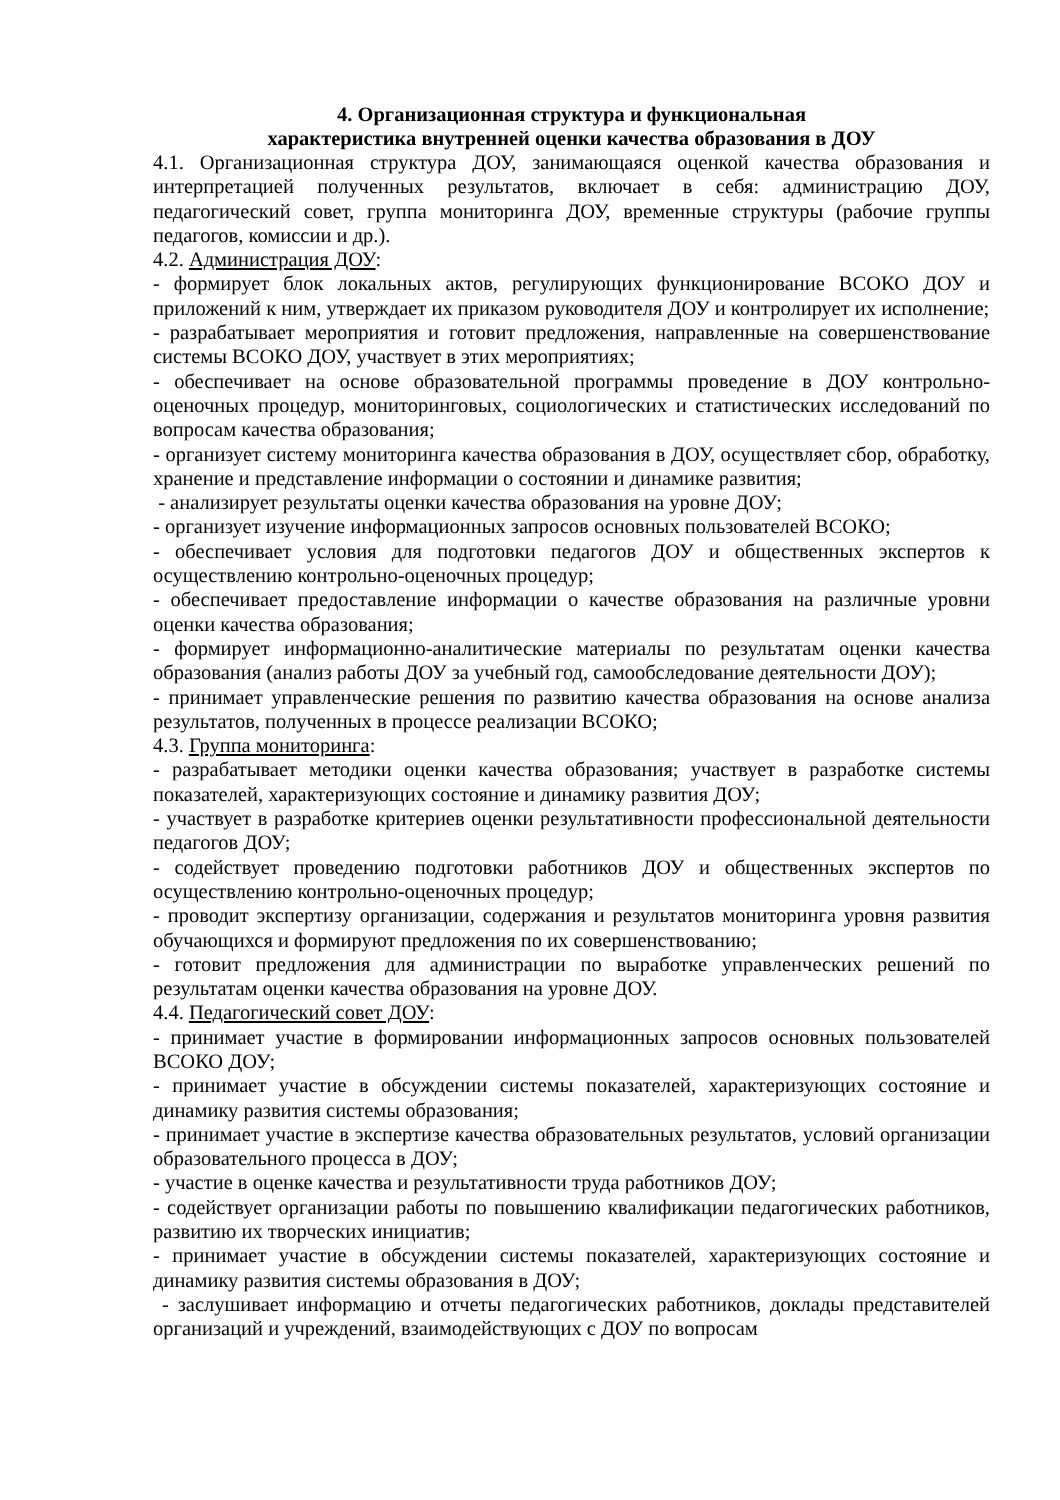4. Организационная структура и функциональная
характеристика внутренней оценки качества образования в ДОУ
4.1. Организационная структура ДОУ, занимающаяся оценкой качества образования и интерпретацией полученных результатов, включает в себя: администрацию ДОУ, педагогический совет, группа мониторинга ДОУ, временные структуры (рабочие группы педагогов, комиссии и др.).
4.2. Администрация ДОУ:
- формирует блок локальных актов, регулирующих функционирование ВСОКО ДОУ и приложений к ним, утверждает их приказом руководителя ДОУ и контролирует их исполнение;
- разрабатывает мероприятия и готовит предложения, направленные на совершенствование системы ВСОКО ДОУ, участвует в этих мероприятиях;
- обеспечивает на основе образовательной программы проведение в ДОУ контрольно-оценочных процедур, мониторинговых, социологических и статистических исследований по вопросам качества образования;
- организует систему мониторинга качества образования в ДОУ, осуществляет сбор, обработку, хранение и представление информации о состоянии и динамике развития;
- анализирует результаты оценки качества образования на уровне ДОУ;
- организует изучение информационных запросов основных пользователей ВСОКО;
- обеспечивает условия для подготовки педагогов ДОУ и общественных экспертов к осуществлению контрольно-оценочных процедур;
- обеспечивает предоставление информации о качестве образования на различные уровни оценки качества образования;
- формирует информационно-аналитические материалы по результатам оценки качества образования (анализ работы ДОУ за учебный год, самообследование деятельности ДОУ);
- принимает управленческие решения по развитию качества образования на основе анализа результатов, полученных в процессе реализации ВСОКО;
4.3. Группа мониторинга:
- разрабатывает методики оценки качества образования; участвует в разработке системы показателей, характеризующих состояние и динамику развития ДОУ;
- участвует в разработке критериев оценки результативности профессиональной деятельности педагогов ДОУ;
- содействует проведению подготовки работников ДОУ и общественных экспертов по осуществлению контрольно-оценочных процедур;
- проводит экспертизу организации, содержания и результатов мониторинга уровня развития обучающихся и формируют предложения по их совершенствованию;
- готовит предложения для администрации по выработке управленческих решений по результатам оценки качества образования на уровне ДОУ.
4.4. Педагогический совет ДОУ:
- принимает участие в формировании информационных запросов основных пользователей ВСОКО ДОУ;
- принимает участие в обсуждении системы показателей, характеризующих состояние и динамику развития системы образования;
- принимает участие в экспертизе качества образовательных результатов, условий организации образовательного процесса в ДОУ;
- участие в оценке качества и результативности труда работников ДОУ;
- содействует организации работы по повышению квалификации педагогических работников, развитию их творческих инициатив;
- принимает участие в обсуждении системы показателей, характеризующих состояние и динамику развития системы образования в ДОУ;
- заслушивает информацию и отчеты педагогических работников, доклады представителей организаций и учреждений, взаимодействующих с ДОУ по вопросам